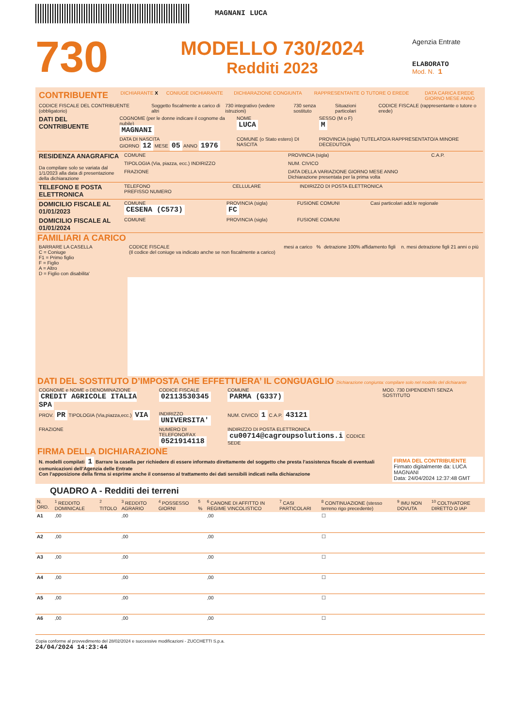MAGNANI LUCA
730
MODELLO 730/2024
Redditi 2023
Agenzia Entrate
ELABORATO
Mod. N. 1
| CONTRIBUENTE | DICHIARANTE X | CONIUGE DICHIARANTE | DICHIARAZIONE CONGIUNTA | RAPPRESENTANTE O TUTORE O EREDE | DATA CARICA EREDE GIORNO MESE ANNO |
| CODICE FISCALE DEL CONTRIBUENTE (obbligatorio) | Soggetto fiscalmente a carico di altri | 730 integrativo (vedere istruzioni) | 730 senza sostituto | Situazioni particolari | CODICE FISCALE (rappresentante o tutore o erede) |
| DATI DEL CONTRIBUENTE | COGNOME (per le donne indicare il cognome da nubile) MAGNANI | NOME LUCA | SESSO (M o F) M |
| | DATA DI NASCITA GIORNO 12 MESE 05 ANNO 1976 | COMUNE (o Stato estero) DI NASCITA | PROVINCIA (sigla) TUTELATO/A RAPPRESENTATO/A MINORE DECEDUTO/A |
| RESIDENZA ANAGRAFICA Da compilare solo se variata dal 1/1/2023 alla data di presentazione della dichiarazione | COMUNE | PROVINCIA (sigla) | C.A.P. |
| | TIPOLOGIA (Via, piazza, ecc.) INDIRIZZO | NUM. CIVICO | |
| | FRAZIONE | DATA DELLA VARIAZIONE GIORNO MESE ANNO Dichiarazione presentata per la prima volta | |
| TELEFONO E POSTA ELETTRONICA | TELEFONO PREFISSO NUMERO | CELLULARE | INDIRIZZO DI POSTA ELETTRONICA |
| DOMICILIO FISCALE AL 01/01/2023 | COMUNE CESENA (C573) | PROVINCIA (sigla) FC | FUSIONE COMUNI | Casi particolari add.le regionale |
| DOMICILIO FISCALE AL 01/01/2024 | COMUNE | PROVINCIA (sigla) | FUSIONE COMUNI | |
FAMILIARI A CARICO
| BARRARE LA CASELLA C = Coniuge F1 = Primo figlio F = Figlio A = Altro D = Figlio con disabilita' | CODICE FISCALE (Il codice del coniuge va indicato anche se non fiscalmente a carico) | mesi a carico | % | detrazione 100% affidamento figli | n. mesi detrazione figli 21 anni o più |
DATI DEL SOSTITUTO D’IMPOSTA CHE EFFETTUERA’ IL CONGUAGLIO Dichiarazione congiunta: compilare solo nel modello del dichiarante
| COGNOME e NOME o DENOMINAZIONE CREDIT AGRICOLE ITALIA SPA | CODICE FISCALE 02113530345 | COMUNE PARMA (G337) | MOD. 730 DIPENDENTI SENZA SOSTITUTO |
| PROV. PR TIPOLOGIA (Via,piazza,ecc.) VIA | INDIRIZZO UNIVERSITA' | NUM. CIVICO 1 C.A.P. 43121 | |
| FRAZIONE | NUMERO DI TELEFONO/FAX 0521914118 | INDIRIZZO DI POSTA ELETTRONICA cu00714@cagroupsolutions.i CODICE SEDE | |
FIRMA DELLA DICHIARAZIONE
| N. modelli compilati 1 Barrare la casella per richiedere di essere informato direttamente del soggetto che presta l’assistenza fiscale di eventuali comunicazioni dell’Agenzia delle Entrate Con l’apposizione della firma si esprime anche il consenso al trattamento dei dati sensibili indicati nella dichiarazione | FIRMA DEL CONTRIBUENTE Firmato digitalmente da: LUCA MAGNANI Data: 24/04/2024 12:37:48 GMT |
QUADRO A - Redditi dei terreni
| N. ORD. | <sup>1</sup> REDDITO DOMINICALE | <sup>2</sup> TITOLO | <sup>3</sup> REDDITO AGRARIO | <sup>4</sup> POSSESSO GIORNI | <sup>5</sup> % | <sup>6</sup> CANONE DI AFFITTO IN REGIME VINCOLISTICO | <sup>7</sup> CASI PARTICOLARI | <sup>8</sup> CONTINUAZIONE (stesso terreno rigo precedente) | <sup>9</sup> IMU NON DOVUTA | <sup>10</sup> COLTIVATORE DIRETTO O IAP |
| --- | --- | --- | --- | --- | --- | --- | --- | --- | --- | --- |
| A1 | ,00 | | ,00 | | | ,00 | | ☐ | | |
| A2 | ,00 | | ,00 | | | ,00 | | ☐ | | |
| A3 | ,00 | | ,00 | | | ,00 | | ☐ | | |
| A4 | ,00 | | ,00 | | | ,00 | | ☐ | | |
| A5 | ,00 | | ,00 | | | ,00 | | ☐ | | |
| A6 | ,00 | | ,00 | | | ,00 | | ☐ | | |
Copia conforme al provvedimento del 28/02/2024 e successive modificazioni - ZUCCHETTI S.p.a.
24/04/2024 14:23:44